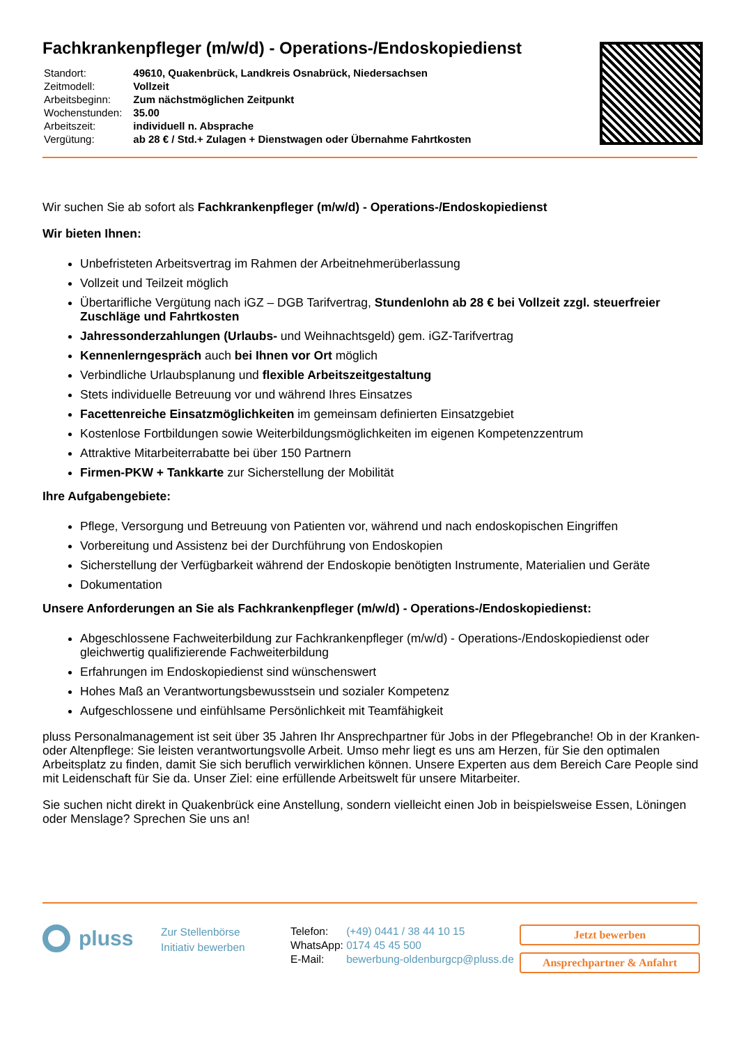Fachkrankenpfleger (m/w/d) - Operations-/Endoskopiedienst
| Standort: | 49610, Quakenbrück, Landkreis Osnabrück, Niedersachsen |
| Zeitmodell: | Vollzeit |
| Arbeitsbeginn: | Zum nächstmöglichen Zeitpunkt |
| Wochenstunden: | 35.00 |
| Arbeitszeit: | individuell n. Absprache |
| Vergütung: | ab 28 € / Std.+ Zulagen + Dienstwagen oder Übernahme Fahrtkosten |
Wir suchen Sie ab sofort als Fachkrankenpfleger (m/w/d) - Operations-/Endoskopiedienst
Wir bieten Ihnen:
Unbefristeten Arbeitsvertrag im Rahmen der Arbeitnehmerüberlassung
Vollzeit und Teilzeit möglich
Übertarifliche Vergütung nach iGZ – DGB Tarifvertrag, Stundenlohn ab 28 € bei Vollzeit zzgl. steuerfreier Zuschläge und Fahrtkosten
Jahressonderzahlungen (Urlaubs- und Weihnachtsgeld) gem. iGZ-Tarifvertrag
Kennenlerngespräch auch bei Ihnen vor Ort möglich
Verbindliche Urlaubsplanung und flexible Arbeitszeitgestaltung
Stets individuelle Betreuung vor und während Ihres Einsatzes
Facettenreiche Einsatzmöglichkeiten im gemeinsam definierten Einsatzgebiet
Kostenlose Fortbildungen sowie Weiterbildungsmöglichkeiten im eigenen Kompetenzzentrum
Attraktive Mitarbeiterrabatte bei über 150 Partnern
Firmen-PKW + Tankkarte zur Sicherstellung der Mobilität
Ihre Aufgabengebiete:
Pflege, Versorgung und Betreuung von Patienten vor, während und nach endoskopischen Eingriffen
Vorbereitung und Assistenz bei der Durchführung von Endoskopien
Sicherstellung der Verfügbarkeit während der Endoskopie benötigten Instrumente, Materialien und Geräte
Dokumentation
Unsere Anforderungen an Sie als Fachkrankenpfleger (m/w/d) - Operations-/Endoskopiedienst:
Abgeschlossene Fachweiterbildung zur Fachkrankenpfleger (m/w/d) - Operations-/Endoskopiedienst oder gleichwertig qualifizierende Fachweiterbildung
Erfahrungen im Endoskopiedienst sind wünschenswert
Hohes Maß an Verantwortungsbewusstsein und sozialer Kompetenz
Aufgeschlossene und einfühlsame Persönlichkeit mit Teamfähigkeit
pluss Personalmanagement ist seit über 35 Jahren Ihr Ansprechpartner für Jobs in der Pflegebranche! Ob in der Kranken- oder Altenpflege: Sie leisten verantwortungsvolle Arbeit. Umso mehr liegt es uns am Herzen, für Sie den optimalen Arbeitsplatz zu finden, damit Sie sich beruflich verwirklichen können. Unsere Experten aus dem Bereich Care People sind mit Leidenschaft für Sie da. Unser Ziel: eine erfüllende Arbeitswelt für unsere Mitarbeiter.
Sie suchen nicht direkt in Quakenbrück eine Anstellung, sondern vielleicht einen Job in beispielsweise Essen, Löningen oder Menslage? Sprechen Sie uns an!
pluss
Zur Stellenbörse
Initiativ bewerben
| Telefon: | (+49) 0441 / 38 44 10 15 |
| WhatsApp: | 0174 45 45 500 |
| E-Mail: | bewerbung-oldenburgcp@pluss.de |
Jetzt bewerben
Ansprechpartner & Anfahrt